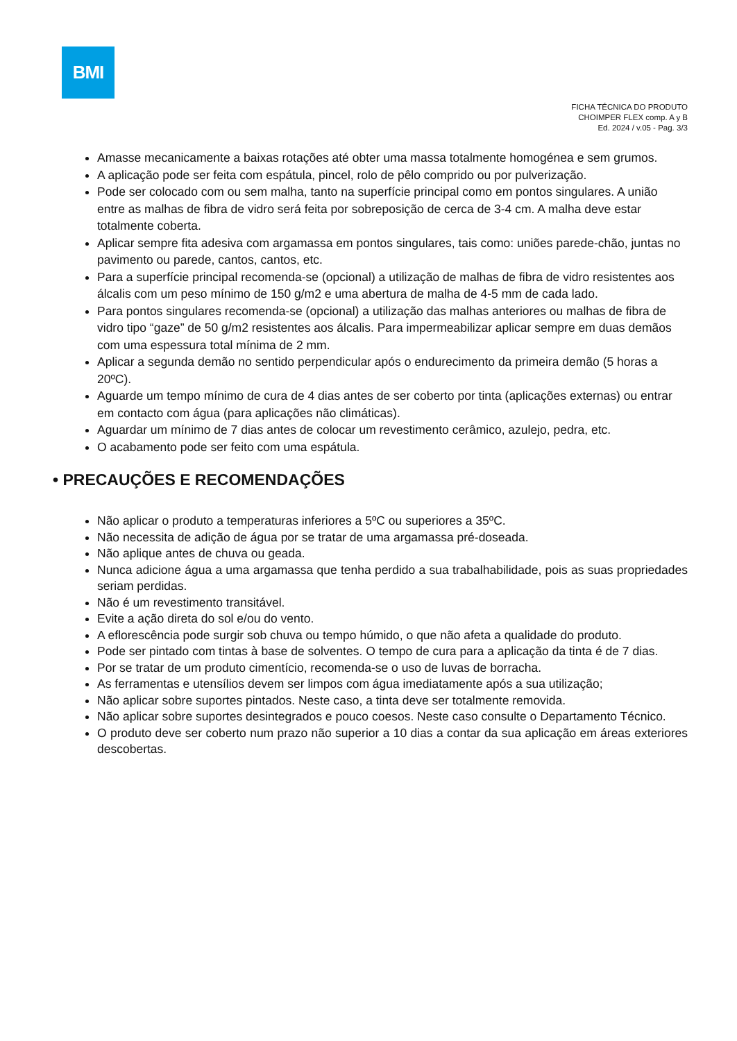BMI
FICHA TÉCNICA DO PRODUTO
CHOIMPER FLEX comp. A y B
Ed. 2024 / v.05 - Pag. 3/3
Amasse mecanicamente a baixas rotações até obter uma massa totalmente homogénea e sem grumos.
A aplicação pode ser feita com espátula, pincel, rolo de pêlo comprido ou por pulverização.
Pode ser colocado com ou sem malha, tanto na superfície principal como em pontos singulares. A união entre as malhas de fibra de vidro será feita por sobreposição de cerca de 3-4 cm. A malha deve estar totalmente coberta.
Aplicar sempre fita adesiva com argamassa em pontos singulares, tais como: uniões parede-chão, juntas no pavimento ou parede, cantos, cantos, etc.
Para a superfície principal recomenda-se (opcional) a utilização de malhas de fibra de vidro resistentes aos álcalis com um peso mínimo de 150 g/m2 e uma abertura de malha de 4-5 mm de cada lado.
Para pontos singulares recomenda-se (opcional) a utilização das malhas anteriores ou malhas de fibra de vidro tipo “gaze” de 50 g/m2 resistentes aos álcalis. Para impermeabilizar aplicar sempre em duas demãos com uma espessura total mínima de 2 mm.
Aplicar a segunda demão no sentido perpendicular após o endurecimento da primeira demão (5 horas a 20ºC).
Aguarde um tempo mínimo de cura de 4 dias antes de ser coberto por tinta (aplicações externas) ou entrar em contacto com água (para aplicações não climáticas).
Aguardar um mínimo de 7 dias antes de colocar um revestimento cerâmico, azulejo, pedra, etc.
O acabamento pode ser feito com uma espátula.
• PRECAUÇÕES E RECOMENDAÇÕES
Não aplicar o produto a temperaturas inferiores a 5ºC ou superiores a 35ºC.
Não necessita de adição de água por se tratar de uma argamassa pré-doseada.
Não aplique antes de chuva ou geada.
Nunca adicione água a uma argamassa que tenha perdido a sua trabalhabilidade, pois as suas propriedades seriam perdidas.
Não é um revestimento transitável.
Evite a ação direta do sol e/ou do vento.
A eflorescência pode surgir sob chuva ou tempo húmido, o que não afeta a qualidade do produto.
Pode ser pintado com tintas à base de solventes. O tempo de cura para a aplicação da tinta é de 7 dias.
Por se tratar de um produto cimentício, recomenda-se o uso de luvas de borracha.
As ferramentas e utensílios devem ser limpos com água imediatamente após a sua utilização;
Não aplicar sobre suportes pintados. Neste caso, a tinta deve ser totalmente removida.
Não aplicar sobre suportes desintegrados e pouco coesos. Neste caso consulte o Departamento Técnico.
O produto deve ser coberto num prazo não superior a 10 dias a contar da sua aplicação em áreas exteriores descobertas.